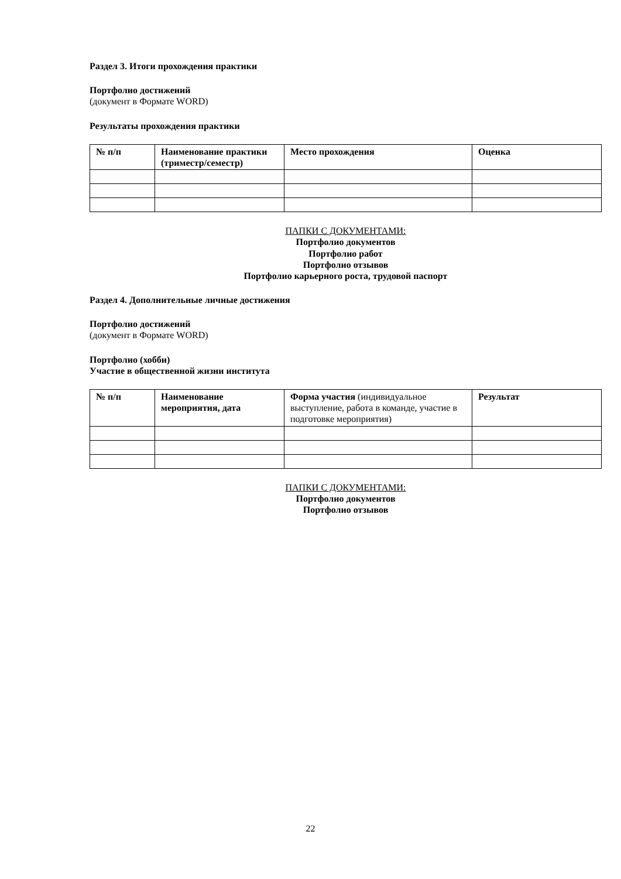Раздел 3. Итоги прохождения практики
Портфолио достижений
(документ в Формате WORD)
Результаты прохождения практики
| № п/п | Наименование практики (триместр/семестр) | Место прохождения | Оценка |
ПАПКИ С ДОКУМЕНТАМИ:
Портфолио документов
Портфолио работ
Портфолио отзывов
Портфолио карьерного роста, трудовой паспорт
Раздел 4. Дополнительные личные достижения
Портфолио достижений
(документ в Формате WORD)
Портфолио (хобби)
Участие в общественной жизни института
| № п/п | Наименование мероприятия, дата | Форма участия (индивидуальное выступление, работа в команде, участие в подготовке мероприятия) | Результат |
ПАПКИ С ДОКУМЕНТАМИ:
Портфолио документов
Портфолио отзывов
22